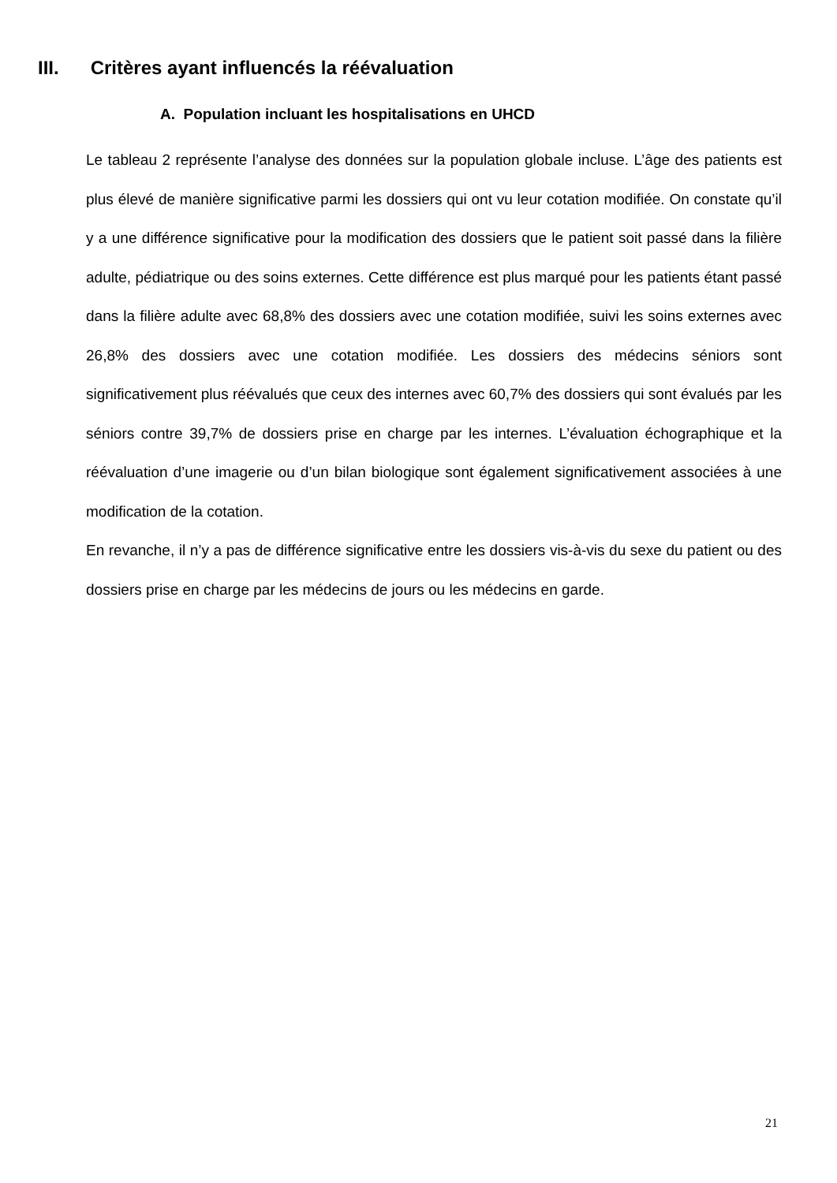III. Critères ayant influencés la réévaluation
A. Population incluant les hospitalisations en UHCD
Le tableau 2 représente l’analyse des données sur la population globale incluse. L’âge des patients est plus élevé de manière significative parmi les dossiers qui ont vu leur cotation modifiée. On constate qu’il y a une différence significative pour la modification des dossiers que le patient soit passé dans la filière adulte, pédiatrique ou des soins externes. Cette différence est plus marqué pour les patients étant passé dans la filière adulte avec 68,8% des dossiers avec une cotation modifiée, suivi les soins externes avec 26,8% des dossiers avec une cotation modifiée. Les dossiers des médecins séniors sont significativement plus réévalués que ceux des internes avec 60,7% des dossiers qui sont évalués par les séniors contre 39,7% de dossiers prise en charge par les internes. L’évaluation échographique et la réévaluation d’une imagerie ou d’un bilan biologique sont également significativement associées à une modification de la cotation.
En revanche, il n’y a pas de différence significative entre les dossiers vis-à-vis du sexe du patient ou des dossiers prise en charge par les médecins de jours ou les médecins en garde.
21